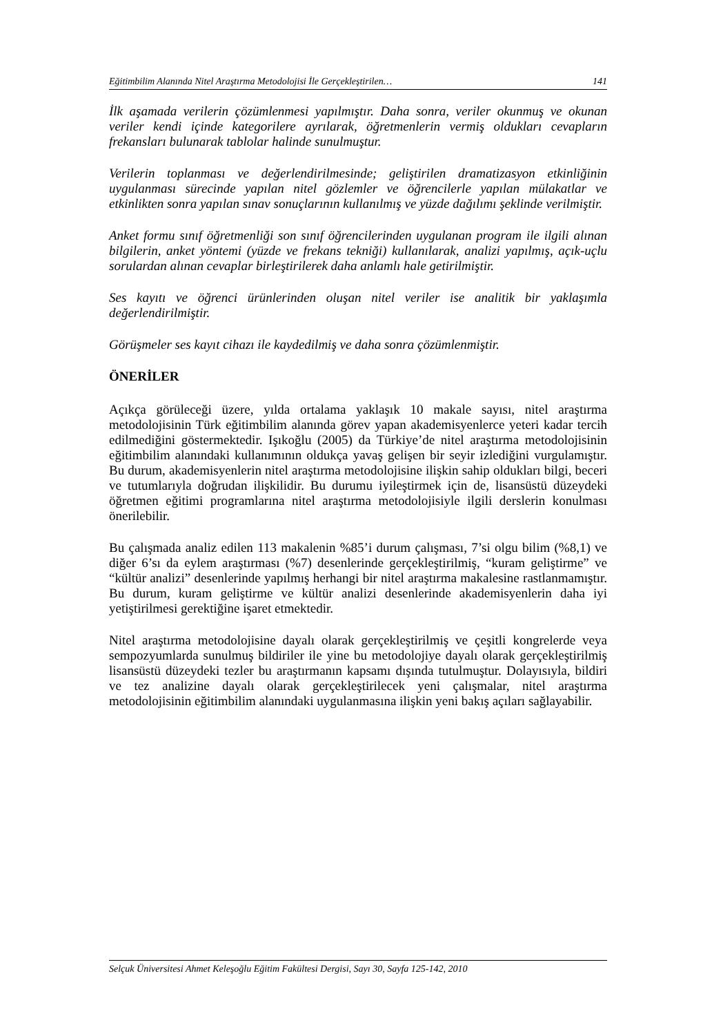Eğitimbilim Alanında Nitel Araştırma Metodolojisi İle Gerçekleştirilen… 141
İlk aşamada verilerin çözümlenmesi yapılmıştır. Daha sonra, veriler okunmuş ve okunan veriler kendi içinde kategorilere ayrılarak, öğretmenlerin vermiş oldukları cevapların frekansları bulunarak tablolar halinde sunulmuştur.
Verilerin toplanması ve değerlendirilmesinde; geliştirilen dramatizasyon etkinliğinin uygulanması sürecinde yapılan nitel gözlemler ve öğrencilerle yapılan mülakatlar ve etkinlikten sonra yapılan sınav sonuçlarının kullanılmış ve yüzde dağılımı şeklinde verilmiştir.
Anket formu sınıf öğretmenliği son sınıf öğrencilerinden uygulanan program ile ilgili alınan bilgilerin, anket yöntemi (yüzde ve frekans tekniği) kullanılarak, analizi yapılmış, açık-uçlu sorulardan alınan cevaplar birleştirilerek daha anlamlı hale getirilmiştir.
Ses kayıtı ve öğrenci ürünlerinden oluşan nitel veriler ise analitik bir yaklaşımla değerlendirilmiştir.
Görüşmeler ses kayıt cihazı ile kaydedilmiş ve daha sonra çözümlenmiştir.
ÖNERİLER
Açıkça görüleceği üzere, yılda ortalama yaklaşık 10 makale sayısı, nitel araştırma metodolojisinin Türk eğitimbilim alanında görev yapan akademisyenlerce yeteri kadar tercih edilmediğini göstermektedir. Işıkoğlu (2005) da Türkiye’de nitel araştırma metodolojisinin eğitimbilim alanındaki kullanımının oldukça yavaş gelişen bir seyir izlediğini vurgulamıştır. Bu durum, akademisyenlerin nitel araştırma metodolojisine ilişkin sahip oldukları bilgi, beceri ve tutumlarıyla doğrudan ilişkilidir. Bu durumu iyileştirmek için de, lisansüstü düzeydeki öğretmen eğitimi programlarına nitel araştırma metodolojisiyle ilgili derslerin konulması önerilebilir.
Bu çalışmada analiz edilen 113 makalenin %85’i durum çalışması, 7’si olgu bilim (%8,1) ve diğer 6’sı da eylem araştırması (%7) desenlerinde gerçekleştirilmiş, “kuram geliştirme” ve “kültür analizi” desenlerinde yapılmış herhangi bir nitel araştırma makalesine rastlanmamıştır. Bu durum, kuram geliştirme ve kültür analizi desenlerinde akademisyenlerin daha iyi yetiştirilmesi gerektiğine işaret etmektedir.
Nitel araştırma metodolojisine dayalı olarak gerçekleştirilmiş ve çeşitli kongrelerde veya sempozyumlarda sunulmuş bildiriler ile yine bu metodolojiye dayalı olarak gerçekleştirilmiş lisansüstü düzeydeki tezler bu araştırmanın kapsamı dışında tutulmuştur. Dolayısıyla, bildiri ve tez analizine dayalı olarak gerçekleştirilecek yeni çalışmalar, nitel araştırma metodolojisinin eğitimbilim alanındaki uygulanmasına ilişkin yeni bakış açıları sağlayabilir.
Selçuk Üniversitesi Ahmet Keleşoğlu Eğitim Fakültesi Dergisi, Sayı 30, Sayfa 125-142, 2010